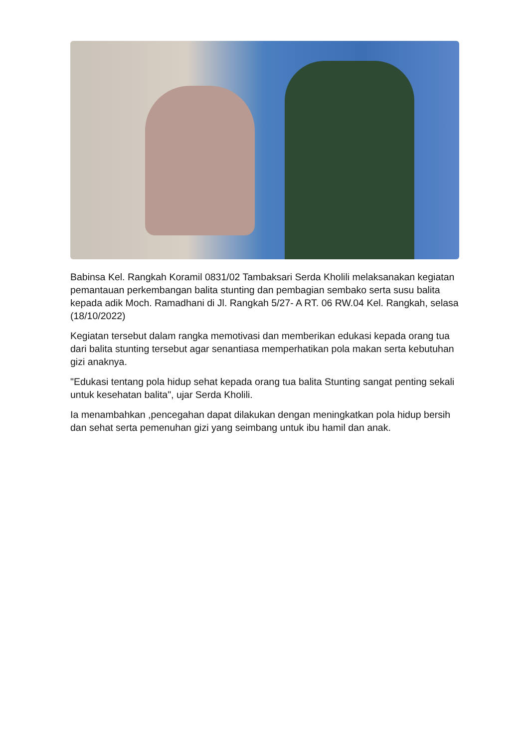Babinsa Kel. Rangkah Koramil 0831/02 Tambaksari Serda Kholili melaksanakan kegiatan pemantauan perkembangan balita stunting dan pembagian sembako serta susu balita kepada adik Moch. Ramadhani di Jl. Rangkah 5/27- A RT. 06 RW.04 Kel. Rangkah, selasa (18/10/2022)
Kegiatan tersebut dalam rangka memotivasi dan memberikan edukasi kepada orang tua dari balita stunting tersebut agar senantiasa memperhatikan pola makan serta kebutuhan gizi anaknya.
"Edukasi tentang pola hidup sehat kepada orang tua balita Stunting sangat penting sekali untuk kesehatan balita", ujar Serda Kholili.
Ia menambahkan ,pencegahan dapat dilakukan dengan meningkatkan pola hidup bersih dan sehat serta pemenuhan gizi yang seimbang untuk ibu hamil dan anak.